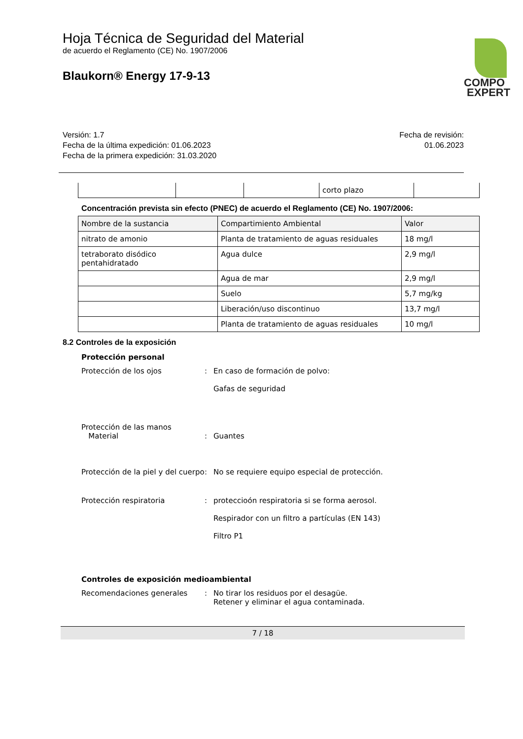Hoja Técnica de Seguridad del Material
de acuerdo el Reglamento (CE) No. 1907/2006
Blaukorn® Energy 17-9-13
COMPO
EXPERT
Versión: 1.7
Fecha de la última expedición: 01.06.2023
Fecha de la primera expedición: 31.03.2020
Fecha de revisión:
01.06.2023
| | | | corto plazo | |
Concentración prevista sin efecto (PNEC) de acuerdo el Reglamento (CE) No. 1907/2006:
| Nombre de la sustancia | Compartimiento Ambiental | Valor |
| --- | --- | --- |
| nitrato de amonio | Planta de tratamiento de aguas residuales | 18 mg/l |
| tetraborato disódico pentahidratado | Agua dulce | 2,9 mg/l |
| | Agua de mar | 2,9 mg/l |
| | Suelo | 5,7 mg/kg |
| | Liberación/uso discontinuo | 13,7 mg/l |
| | Planta de tratamiento de aguas residuales | 10 mg/l |
8.2 Controles de la exposición
Protección personal
Protección de los ojos : En caso de formación de polvo:
Gafas de seguridad
Protección de las manos
Material
:
Guantes
Protección de la piel y del cuerpo
: No se requiere equipo especial de protección.
Protección respiratoria : proteccioón respiratoria si se forma aerosol.
Respirador con un filtro a partículas (EN 143)
Filtro P1
Controles de exposición medioambiental
Recomendaciones generales : No tirar los residuos por el desagüe.
Retener y eliminar el agua contaminada.
7 / 18